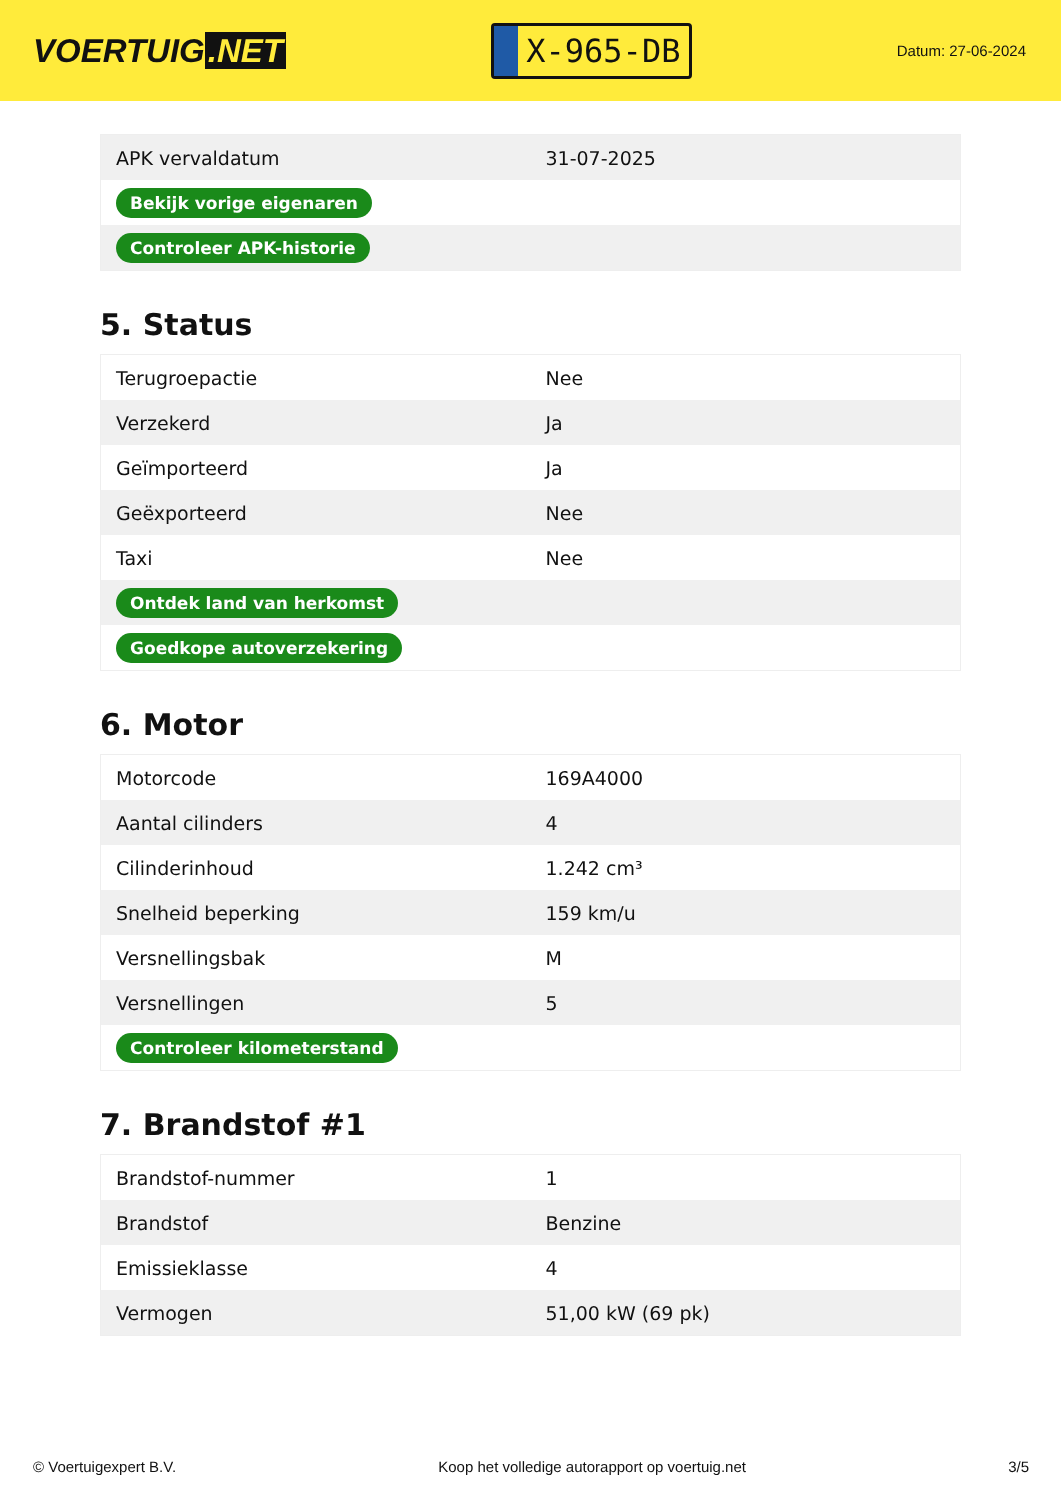VOERTUIG.NET
X-965-DB
Datum: 27-06-2024
| APK vervaldatum | 31-07-2025 |
| Bekijk vorige eigenaren | |
| Controleer APK-historie | |
5. Status
| Terugroepactie | Nee |
| Verzekerd | Ja |
| Geïmporteerd | Ja |
| Geëxporteerd | Nee |
| Taxi | Nee |
| Ontdek land van herkomst | |
| Goedkope autoverzekering | |
6. Motor
| Motorcode | 169A4000 |
| Aantal cilinders | 4 |
| Cilinderinhoud | 1.242 cm³ |
| Snelheid beperking | 159 km/u |
| Versnellingsbak | M |
| Versnellingen | 5 |
| Controleer kilometerstand | |
7. Brandstof #1
| Brandstof-nummer | 1 |
| Brandstof | Benzine |
| Emissieklasse | 4 |
| Vermogen | 51,00 kW (69 pk) |
© Voertuigexpert B.V. Koop het volledige autorapport op voertuig.net 3/5